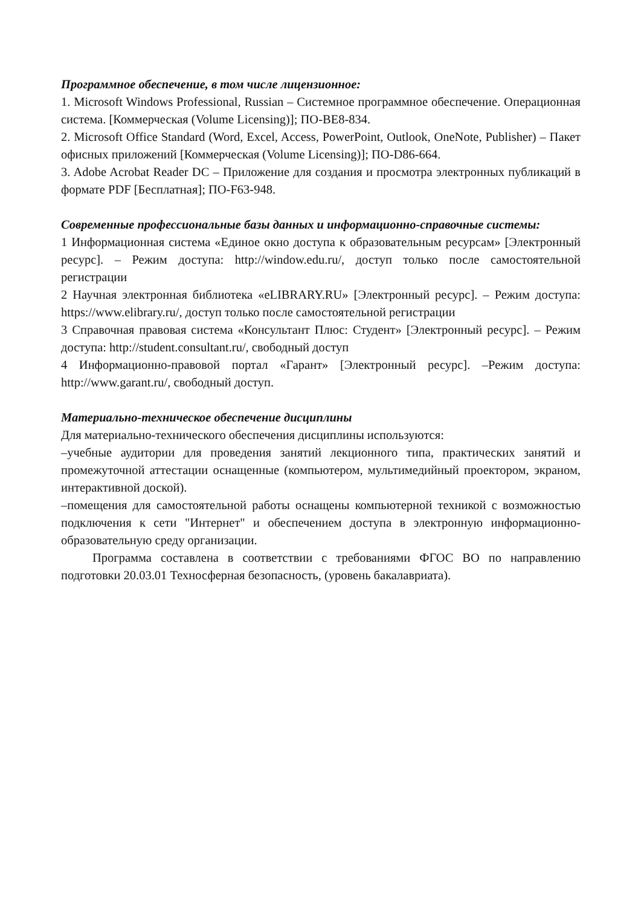Программное обеспечение, в том числе лицензионное:
1. Microsoft Windows Professional, Russian – Системное программное обеспечение. Операционная система. [Коммерческая (Volume Licensing)]; ПО-BE8-834.
2. Microsoft Office Standard (Word, Excel, Access, PowerPoint, Outlook, OneNote, Publisher) – Пакет офисных приложений [Коммерческая (Volume Licensing)]; ПО-D86-664.
3. Adobe Acrobat Reader DC – Приложение для создания и просмотра электронных публикаций в формате PDF [Бесплатная]; ПО-F63-948.
Современные профессиональные базы данных и информационно-справочные системы:
1 Информационная система «Единое окно доступа к образовательным ресурсам» [Электронный ресурс]. – Режим доступа: http://window.edu.ru/, доступ только после самостоятельной регистрации
2 Научная электронная библиотека «eLIBRARY.RU» [Электронный ресурс]. – Режим доступа: https://www.elibrary.ru/, доступ только после самостоятельной регистрации
3 Справочная правовая система «Консультант Плюс: Студент» [Электронный ресурс]. – Режим доступа: http://student.consultant.ru/, свободный доступ
4 Информационно-правовой портал «Гарант» [Электронный ресурс]. –Режим доступа: http://www.garant.ru/, свободный доступ.
Материально-техническое обеспечение дисциплины
Для материально-технического обеспечения дисциплины используются:
–учебные аудитории для проведения занятий лекционного типа, практических занятий и промежуточной аттестации оснащенные (компьютером, мультимедийный проектором, экраном, интерактивной доской).
–помещения для самостоятельной работы оснащены компьютерной техникой с возможностью подключения к сети "Интернет" и обеспечением доступа в электронную информационно-образовательную среду организации.
Программа составлена в соответствии с требованиями ФГОС ВО по направлению подготовки 20.03.01 Техносферная безопасность, (уровень бакалавриата).